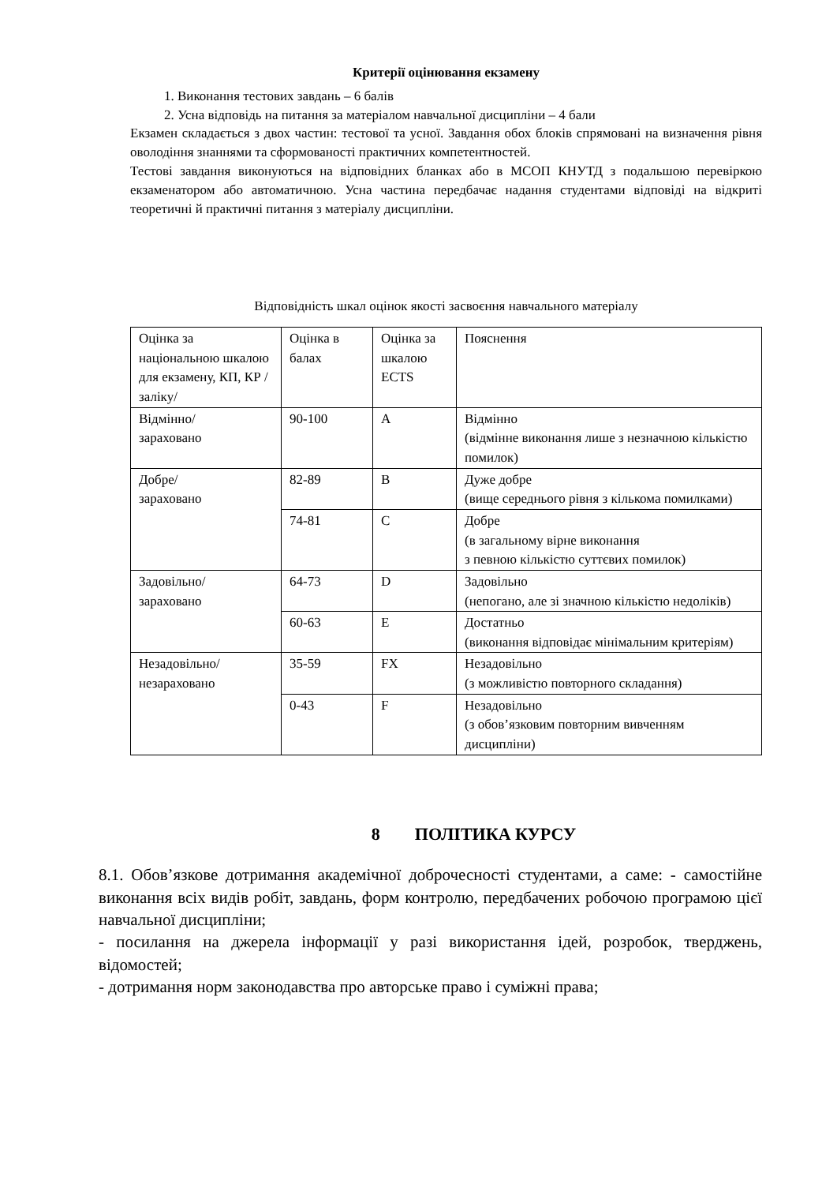Критерії оцінювання екзамену
1. Виконання тестових завдань – 6 балів
2. Усна відповідь на питання за матеріалом навчальної дисципліни – 4 бали
Екзамен складається з двох частин: тестової та усної. Завдання обох блоків спрямовані на визначення рівня оволодіння знаннями та сформованості практичних компетентностей.
Тестові завдання виконуються на відповідних бланках або в МСОП КНУТД з подальшою перевіркою екзаменатором або автоматичною. Усна частина передбачає надання студентами відповіді на відкриті теоретичні й практичні питання з матеріалу дисципліни.
Відповідність шкал оцінок якості засвоєння навчального матеріалу
| Оцінка за національною шкалою для екзамену, КП, КР /заліку/ | Оцінка в балах | Оцінка за шкалою ECTS | Пояснення |
| Відмінно/ зараховано | 90-100 | A | Відмінно (відмінне виконання лише з незначною кількістю помилок) |
| Добре/ зараховано | 82-89 | B | Дуже добре (вище середнього рівня з кількома помилками) |
| | 74-81 | C | Добре (в загальному вірне виконання з певною кількістю суттєвих помилок) |
| Задовільно/ зараховано | 64-73 | D | Задовільно (непогано, але зі значною кількістю недоліків) |
| | 60-63 | E | Достатньо (виконання відповідає мінімальним критеріям) |
| Незадовільно/ незараховано | 35-59 | FX | Незадовільно (з можливістю повторного складання) |
| | 0-43 | F | Незадовільно (з обов’язковим повторним вивченням дисципліни) |
8 ПОЛІТИКА КУРСУ
8.1. Обов’язкове дотримання академічної доброчесності студентами, а саме: - самостійне виконання всіх видів робіт, завдань, форм контролю, передбачених робочою програмою цієї навчальної дисципліни;
- посилання на джерела інформації у разі використання ідей, розробок, тверджень, відомостей;
- дотримання норм законодавства про авторське право і суміжні права;